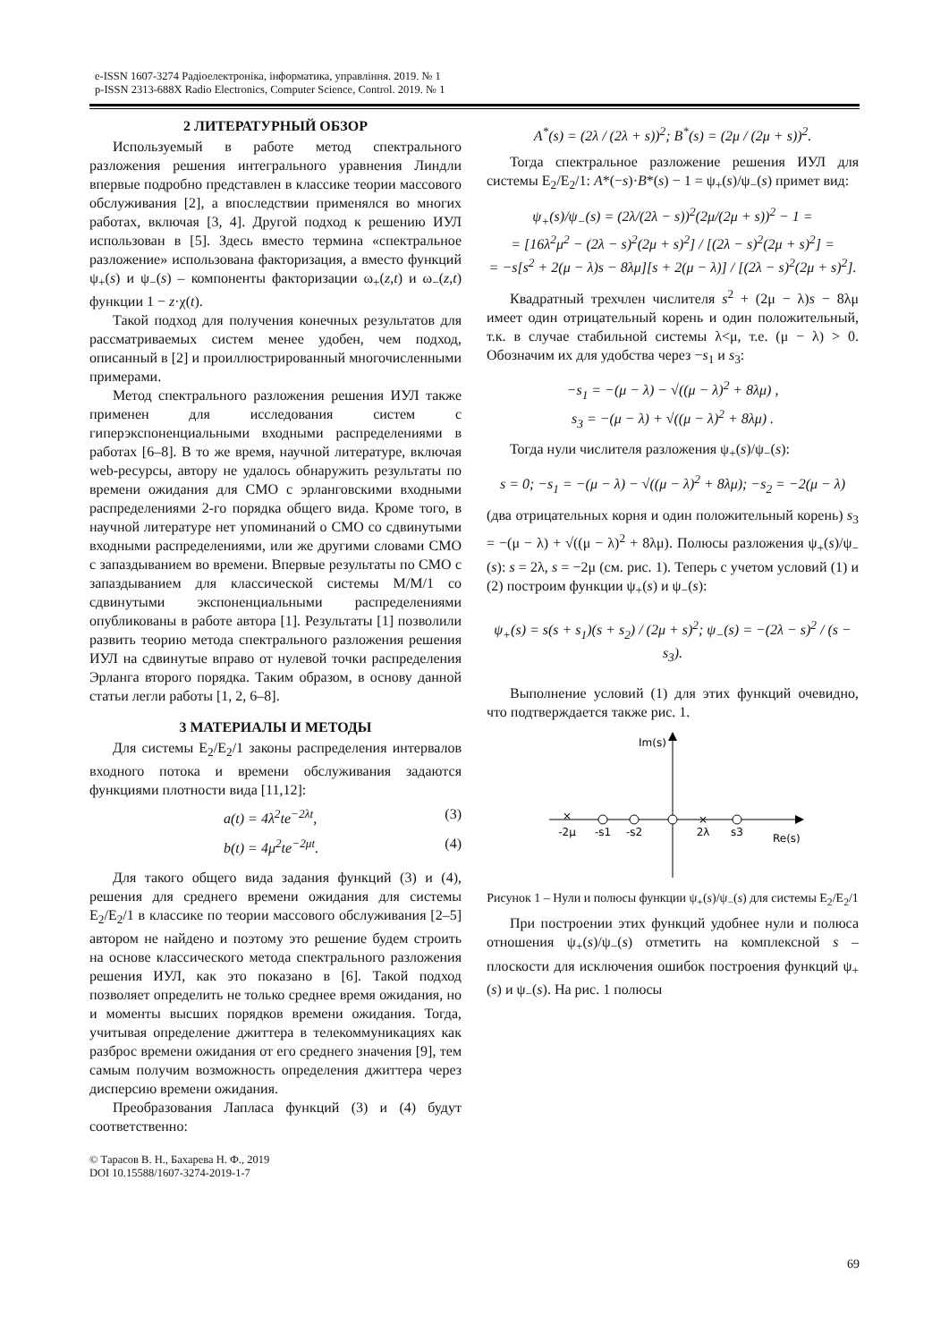e-ISSN 1607-3274 Радіоелектроніка, інформатика, управління. 2019. № 1
p-ISSN 2313-688X Radio Electronics, Computer Science, Control. 2019. № 1
2 ЛИТЕРАТУРНЫЙ ОБЗОР
Используемый в работе метод спектрального разложения решения интегрального уравнения Линдли впервые подробно представлен в классике теории массового обслуживания [2], а впоследствии применялся во многих работах, включая [3, 4]. Другой подход к решению ИУЛ использован в [5]. Здесь вместо термина «спектральное разложение» использована факторизация, а вместо функций ψ<sub>+</sub>(s) и ψ<sub>−</sub>(s) – компоненты факторизации ω<sub>+</sub>(z,t) и ω<sub>−</sub>(z,t) функции 1 − z·χ(t).
Такой подход для получения конечных результатов для рассматриваемых систем менее удобен, чем подход, описанный в [2] и проиллюстрированный многочисленными примерами.
Метод спектрального разложения решения ИУЛ также применен для исследования систем с гиперэкспоненциальными входными распределениями в работах [6–8]. В то же время, научной литературе, включая web-ресурсы, автору не удалось обнаружить результаты по времени ожидания для СМО с эрланговскими входными распределениями 2-го порядка общего вида. Кроме того, в научной литературе нет упоминаний о СМО со сдвинутыми входными распределениями, или же другими словами СМО с запаздыванием во времени. Впервые результаты по СМО с запаздыванием для классической системы M/M/1 со сдвинутыми экспоненциальными распределениями опубликованы в работе автора [1]. Результаты [1] позволили развить теорию метода спектрального разложения решения ИУЛ на сдвинутые вправо от нулевой точки распределения Эрланга второго порядка. Таким образом, в основу данной статьи легли работы [1, 2, 6–8].
3 МАТЕРИАЛЫ И МЕТОДЫ
Для системы E<sub>2</sub>/E<sub>2</sub>/1 законы распределения интервалов входного потока и времени обслуживания задаются функциями плотности вида [11,12]:
a(t) = 4λ<sup>2</sup>te<sup>−2λt</sup>, (3)
b(t) = 4μ<sup>2</sup>te<sup>−2μt</sup>. (4)
Для такого общего вида задания функций (3) и (4), решения для среднего времени ожидания для системы E<sub>2</sub>/E<sub>2</sub>/1 в классике по теории массового обслуживания [2–5] автором не найдено и поэтому это решение будем строить на основе классического метода спектрального разложения решения ИУЛ, как это показано в [6]. Такой подход позволяет определить не только среднее время ожидания, но и моменты высших порядков времени ожидания. Тогда, учитывая определение джиттера в телекоммуникациях как разброс времени ожидания от его среднего значения [9], тем самым получим возможность определения джиттера через дисперсию времени ожидания.
Преобразования Лапласа функций (3) и (4) будут соответственно:
© Тарасов В. Н., Бахарева Н. Ф., 2019
DOI 10.15588/1607-3274-2019-1-7
A<sup>*</sup>(s) = (2λ / (2λ + s))<sup>2</sup>; B<sup>*</sup>(s) = (2μ / (2μ + s))<sup>2</sup>.
Тогда спектральное разложение решения ИУЛ для системы E<sub>2</sub>/E<sub>2</sub>/1: A*(−s)·B*(s) − 1 = ψ<sub>+</sub>(s)/ψ<sub>−</sub>(s) примет вид:
ψ<sub>+</sub>(s)/ψ<sub>−</sub>(s) = (2λ/(2λ − s))<sup>2</sup>(2μ/(2μ + s))<sup>2</sup> − 1 =
= [16λ<sup>2</sup>μ<sup>2</sup> − (2λ − s)<sup>2</sup>(2μ + s)<sup>2</sup>] / [(2λ − s)<sup>2</sup>(2μ + s)<sup>2</sup>] =
= −s[s<sup>2</sup> + 2(μ − λ)s − 8λμ][s + 2(μ − λ)] / [(2λ − s)<sup>2</sup>(2μ + s)<sup>2</sup>].
Квадратный трехчлен числителя s<sup>2</sup> + (2μ − λ)s − 8λμ имеет один отрицательный корень и один положительный, т.к. в случае стабильной системы λ<μ, т.е. (μ − λ) > 0. Обозначим их для удобства через −s<sub>1</sub> и s<sub>3</sub>:
−s<sub>1</sub> = −(μ − λ) − √((μ − λ)<sup>2</sup> + 8λμ) ,
s<sub>3</sub> = −(μ − λ) + √((μ − λ)<sup>2</sup> + 8λμ) .
Тогда нули числителя разложения ψ<sub>+</sub>(s)/ψ<sub>−</sub>(s):
s = 0; −s<sub>1</sub> = −(μ − λ) − √((μ − λ)<sup>2</sup> + 8λμ); −s<sub>2</sub> = −2(μ − λ)
(два отрицательных корня и один положительный корень) s<sub>3</sub> = −(μ − λ) + √((μ − λ)<sup>2</sup> + 8λμ). Полюсы разложения ψ<sub>+</sub>(s)/ψ<sub>−</sub>(s): s = 2λ, s = −2μ (см. рис. 1). Теперь с учетом условий (1) и (2) построим функции ψ<sub>+</sub>(s) и ψ<sub>−</sub>(s):
ψ<sub>+</sub>(s) = s(s + s<sub>1</sub>)(s + s<sub>2</sub>) / (2μ + s)<sup>2</sup>; ψ<sub>−</sub>(s) = −(2λ − s)<sup>2</sup> / (s − s<sub>3</sub>).
Выполнение условий (1) для этих функций очевидно, что подтверждается также рис. 1.
Im(s)
Re(s)
×
-2μ
-s1
-s2
×
2λ
s3
Рисунок 1 – Нули и полюсы функции ψ<sub>+</sub>(s)/ψ<sub>−</sub>(s) для системы E<sub>2</sub>/E<sub>2</sub>/1
При построении этих функций удобнее нули и полюса отношения ψ<sub>+</sub>(s)/ψ<sub>−</sub>(s) отметить на комплексной s – плоскости для исключения ошибок построения функций ψ<sub>+</sub>(s) и ψ<sub>−</sub>(s). На рис. 1 полюсы
69